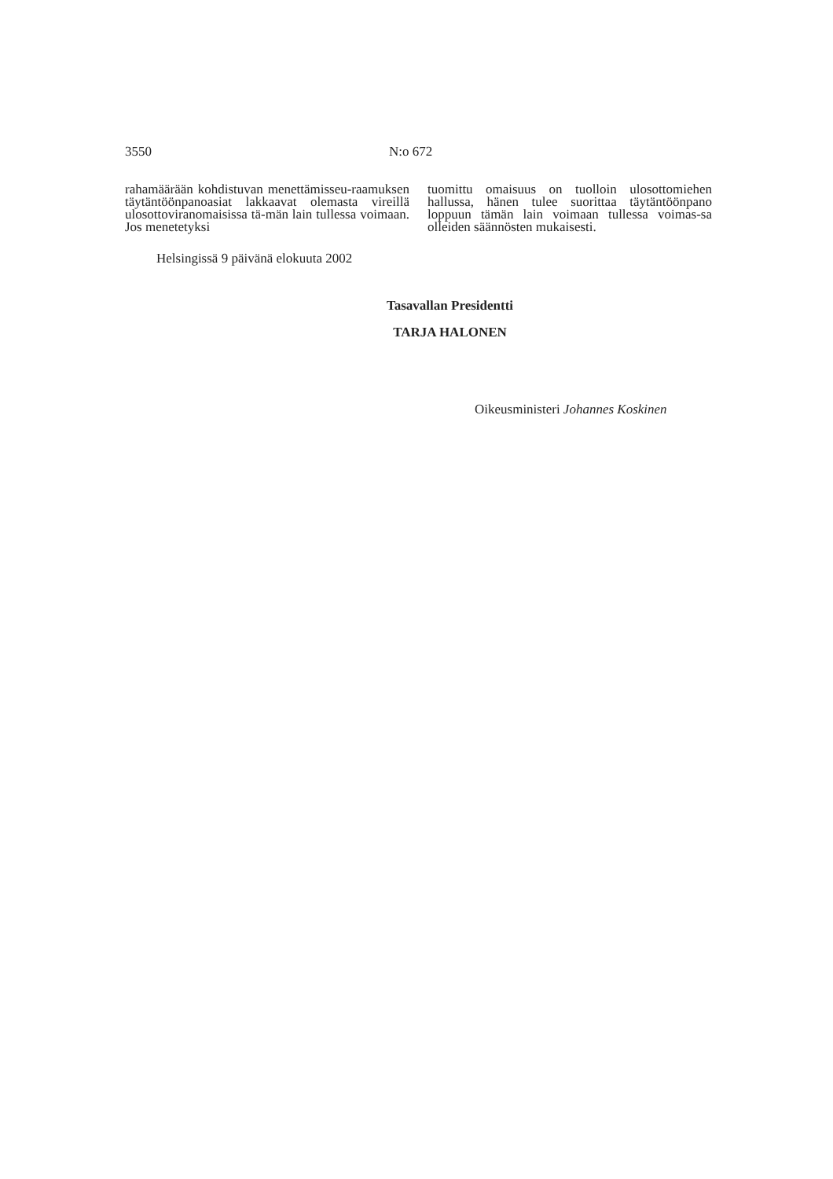3550 N:o 672
rahamäärään kohdistuvan menettämisseu-raamuksen täytäntöönpanoasiat lakkaavat olemasta vireillä ulosottoviranomaisissa tä-män lain tullessa voimaan. Jos menetetyksi
tuomittu omaisuus on tuolloin ulosottomiehen hallussa, hänen tulee suorittaa täytäntöönpano loppuun tämän lain voimaan tullessa voimas-sa olleiden säännösten mukaisesti.
Helsingissä 9 päivänä elokuuta 2002
Tasavallan Presidentti
TARJA HALONEN
Oikeusministeri Johannes Koskinen